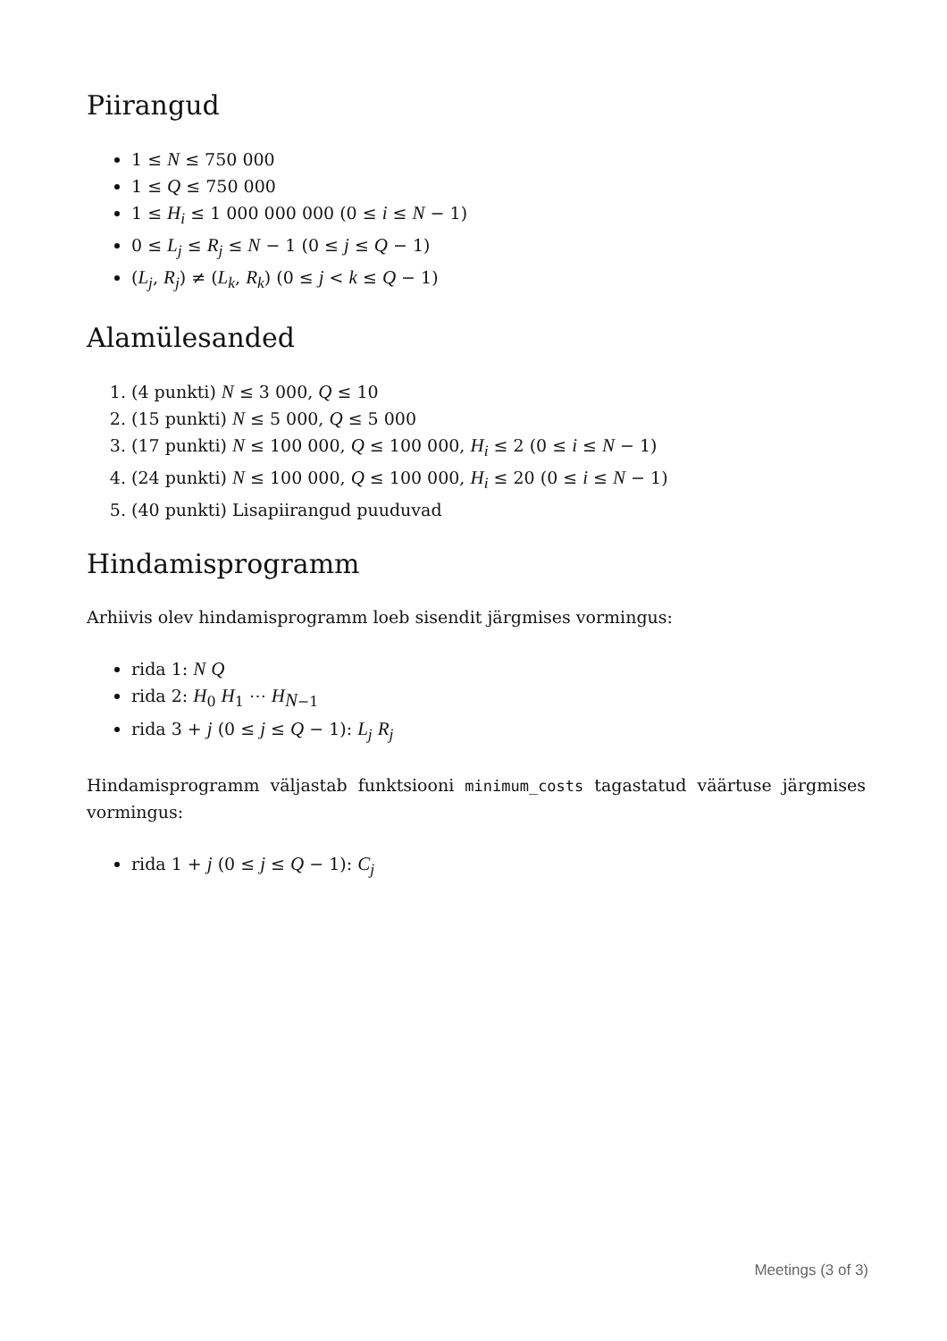Piirangud
1 ≤ N ≤ 750 000
1 ≤ Q ≤ 750 000
1 ≤ H<sub>i</sub> ≤ 1 000 000 000 (0 ≤ i ≤ N − 1)
0 ≤ L<sub>j</sub> ≤ R<sub>j</sub> ≤ N − 1 (0 ≤ j ≤ Q − 1)
(L<sub>j</sub>, R<sub>j</sub>) ≠ (L<sub>k</sub>, R<sub>k</sub>) (0 ≤ j < k ≤ Q − 1)
Alamülesanded
1. (4 punkti) N ≤ 3 000, Q ≤ 10
2. (15 punkti) N ≤ 5 000, Q ≤ 5 000
3. (17 punkti) N ≤ 100 000, Q ≤ 100 000, H<sub>i</sub> ≤ 2 (0 ≤ i ≤ N − 1)
4. (24 punkti) N ≤ 100 000, Q ≤ 100 000, H<sub>i</sub> ≤ 20 (0 ≤ i ≤ N − 1)
5. (40 punkti) Lisapiirangud puuduvad
Hindamisprogramm
Arhiivis olev hindamisprogramm loeb sisendit järgmises vormingus:
rida 1: N Q
rida 2: H<sub>0</sub> H<sub>1</sub> ⋯ H<sub>N−1</sub>
rida 3 + j (0 ≤ j ≤ Q − 1): L<sub>j</sub> R<sub>j</sub>
Hindamisprogramm väljastab funktsiooni minimum_costs tagastatud väärtuse järgmises vormingus:
rida 1 + j (0 ≤ j ≤ Q − 1): C<sub>j</sub>
Meetings (3 of 3)